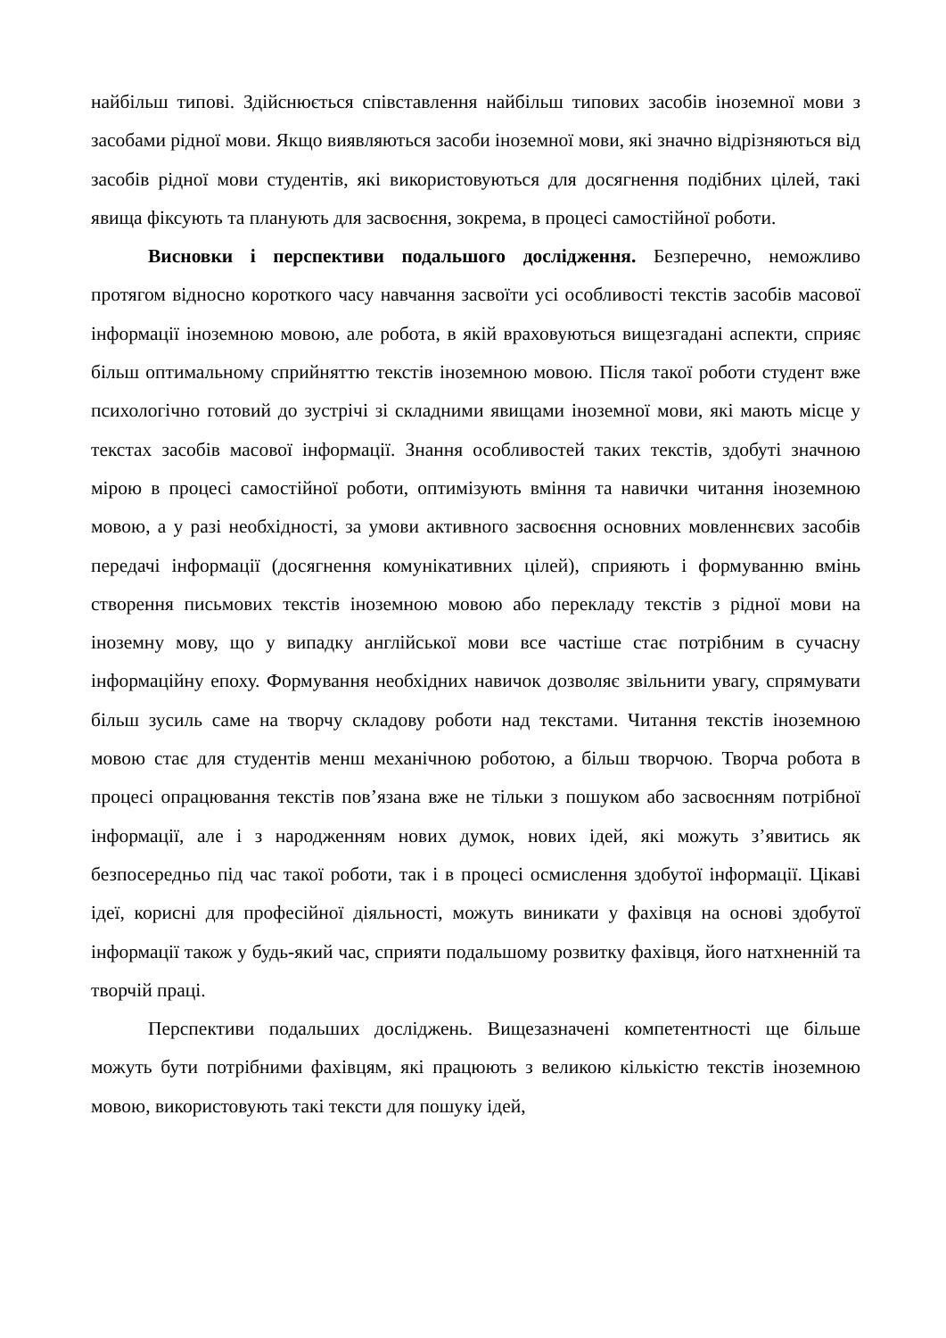найбільш типові. Здійснюється співставлення найбільш типових засобів іноземної мови з засобами рідної мови. Якщо виявляються засоби іноземної мови, які значно відрізняються від засобів рідної мови студентів, які використовуються для досягнення подібних цілей, такі явища фіксують та планують для засвоєння, зокрема, в процесі самостійної роботи.
Висновки і перспективи подальшого дослідження. Безперечно, неможливо протягом відносно короткого часу навчання засвоїти усі особливості текстів засобів масової інформації іноземною мовою, але робота, в якій враховуються вищезгадані аспекти, сприяє більш оптимальному сприйняттю текстів іноземною мовою. Після такої роботи студент вже психологічно готовий до зустрічі зі складними явищами іноземної мови, які мають місце у текстах засобів масової інформації. Знання особливостей таких текстів, здобуті значною мірою в процесі самостійної роботи, оптимізують вміння та навички читання іноземною мовою, а у разі необхідності, за умови активного засвоєння основних мовленнєвих засобів передачі інформації (досягнення комунікативних цілей), сприяють і формуванню вмінь створення письмових текстів іноземною мовою або перекладу текстів з рідної мови на іноземну мову, що у випадку англійської мови все частіше стає потрібним в сучасну інформаційну епоху. Формування необхідних навичок дозволяє звільнити увагу, спрямувати більш зусиль саме на творчу складову роботи над текстами. Читання текстів іноземною мовою стає для студентів менш механічною роботою, а більш творчою. Творча робота в процесі опрацювання текстів пов’язана вже не тільки з пошуком або засвоєнням потрібної інформації, але і з народженням нових думок, нових ідей, які можуть з’явитись як безпосередньо під час такої роботи, так і в процесі осмислення здобутої інформації. Цікаві ідеї, корисні для професійної діяльності, можуть виникати у фахівця на основі здобутої інформації також у будь-який час, сприяти подальшому розвитку фахівця, його натхненній та творчій праці.
Перспективи подальших досліджень. Вищезазначені компетентності ще більше можуть бути потрібними фахівцям, які працюють з великою кількістю текстів іноземною мовою, використовують такі тексти для пошуку ідей,